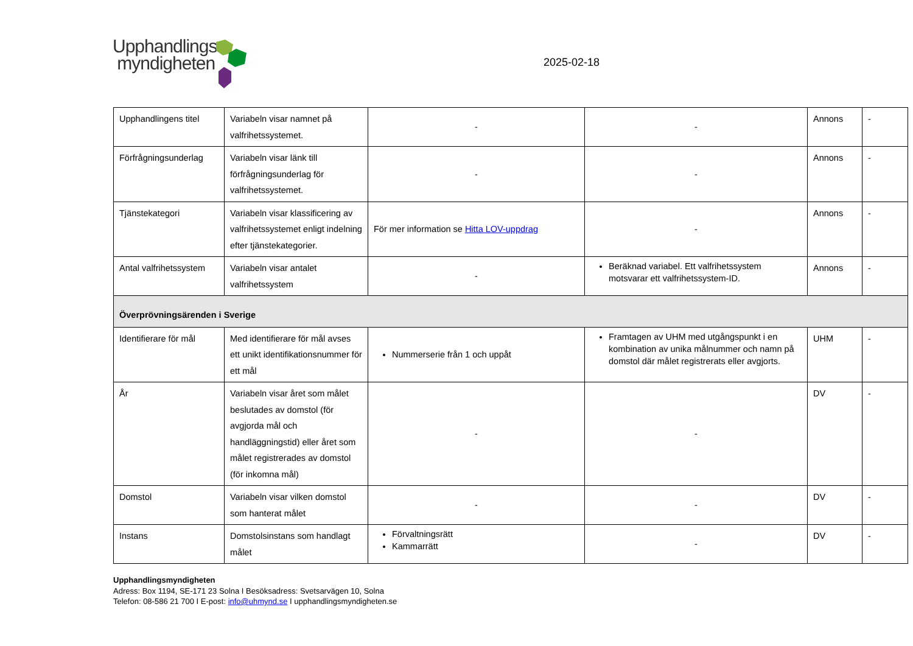Upphandlings
myndigheten
2025-02-18
| Upphandlingens titel | Variabeln visar namnet på valfrihetssystemet. | - | - | Annons | - |
| Förfrågningsunderlag | Variabeln visar länk till förfrågningsunderlag för valfrihetssystemet. | - | - | Annons | - |
| Tjänstekategori | Variabeln visar klassificering av valfrihetssystemet enligt indelning efter tjänstekategorier. | För mer information se Hitta LOV-uppdrag | - | Annons | - |
| Antal valfrihetssystem | Variabeln visar antalet valfrihetssystem | - | Beräknad variabel. Ett valfrihetssystem motsvarar ett valfrihetssystem-ID. | Annons | - |
| Överprövningsärenden i Sverige | | | | | |
| Identifierare för mål | Med identifierare för mål avses ett unikt identifikationsnummer för ett mål | Nummerserie från 1 och uppåt | Framtagen av UHM med utgångspunkt i en kombination av unika målnummer och namn på domstol där målet registrerats eller avgjorts. | UHM | - |
| År | Variabeln visar året som målet beslutades av domstol (för avgjorda mål och handläggningstid) eller året som målet registrerades av domstol (för inkomna mål) | - | - | DV | - |
| Domstol | Variabeln visar vilken domstol som hanterat målet | - | - | DV | - |
| Instans | Domstolsinstans som handlagt målet | Förvaltningsrätt Kammarrätt | - | DV | - |
Upphandlingsmyndigheten
Adress: Box 1194, SE-171 23 Solna I Besöksadress: Svetsarvägen 10, Solna
Telefon: 08-586 21 700 I E-post: info@uhmynd.se I upphandlingsmyndigheten.se